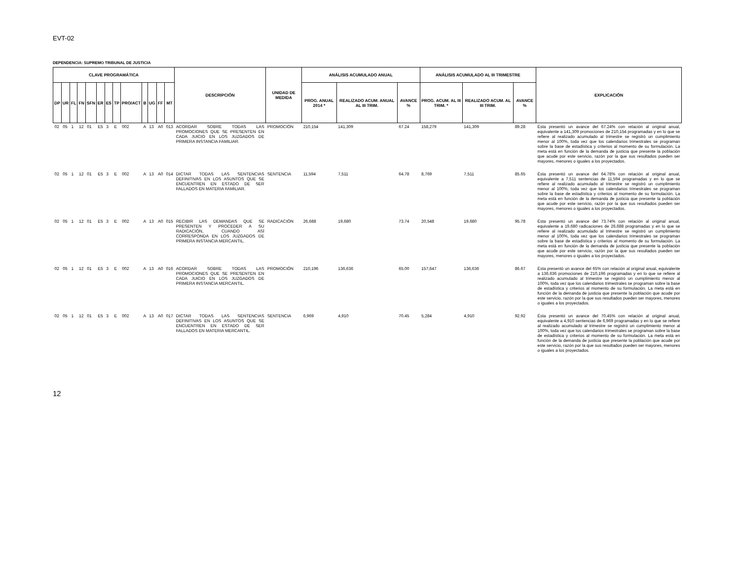EVT-02
DEPENDENCIA: SUPREMO TRIBUNAL DE JUSTICIA
| CLAVE PROGRAMÁTICA | | | | | | | | | | | | | DESCRIPCIÓN | UNIDAD DE MEDIDA | ANÁLISIS ACUMULADO ANUAL | | | ANÁLISIS ACUMULADO AL III TRIMESTRE | | | EXPLICACIÓN |
| --- | --- | --- | --- | --- | --- | --- | --- | --- | --- | --- | --- | --- | --- | --- | --- | --- | --- | --- | --- | --- | --- |
| DP | UR | FL | FN | SFN | ER | ES | TP | PRO/ACT | B | UG | FF | MT | | | PROG. ANUAL 2014 * | REALIZADO ACUM. ANUAL AL III TRIM. | AVANCE % | PROG. ACUM. AL III TRIM. * | REALIZADO ACUM. AL III TRIM. | AVANCE % | |
| 02 | 05 | 1 | 12 | 01 | E5 | 3 | E | 002 | A | 13 | A0 | 013 | ACORDAR SOBRE TODAS LAS PROMOCIONES QUE SE PRESENTEN EN CADA JUICIO EN LOS JUZGADOS DE PRIMERA INSTANCIA FAMILIAR. | PROMOCIÓN | 210,154 | 141,309 | 67.24 | 158,279 | 141,309 | 89.28 | Ésta presentó un avance del 67.24% con relación al original anual, equivalente a 141,309 promociones de 210,154 programadas y en lo que se refiere al realizado acumulado al trimestre se registró un cumplimiento menor al 100%, toda vez que los calendarios trimestrales se programan sobre la base de estadística y criterios al momento de su formulación. La meta está en función de la demanda de justicia que presente la población que acude por este servicio, razón por la que sus resultados pueden ser mayores, menores o iguales a los proyectados. |
| 02 | 05 | 1 | 12 | 01 | E5 | 3 | E | 002 | A | 13 | A0 | 014 | DICTAR TODAS LAS SENTENCIAS DEFINITIVAS EN LOS ASUNTOS QUE SE ENCUENTREN EN ESTADO DE SER FALLADOS EN MATERIA FAMILIAR. | SENTENCIA | 11,594 | 7,511 | 64.78 | 8,769 | 7,511 | 85.65 | Ésta presentó un avance del 64.78% con relación al original anual, equivalente a 7,511 sentencias de 11,594 programadas y en lo que se refiere al realizado acumulado al trimestre se registró un cumplimiento menor al 100%, toda vez que los calendarios trimestrales se programan sobre la base de estadística y criterios al momento de su formulación. La meta está en función de la demanda de justicia que presente la población que acude por este servicio, razón por la que sus resultados pueden ser mayores, menores o iguales a los proyectados. |
| 02 | 05 | 1 | 12 | 01 | E5 | 3 | E | 002 | A | 13 | A0 | 015 | RECIBIR LAS DEMANDAS QUE SE PRESENTEN Y PROCEDER A SU RADICACIÓN, CUANDO ASÍ CORRESPONDA EN LOS JUZGADOS DE PRIMERA INSTANCIA MERCANTIL. | RADICACIÓN | 26,688 | 19,680 | 73.74 | 20,548 | 19,680 | 95.78 | Ésta presentó un avance del 73.74% con relación al original anual, equivalente a 19,680 radicaciones de 26,688 programadas y en lo que se refiere al realizado acumulado al trimestre se registró un cumplimiento menor al 100%, toda vez que los calendarios trimestrales se programan sobre la base de estadística y criterios al momento de su formulación. La meta está en función de la demanda de justicia que presente la población que acude por este servicio, razón por la que sus resultados pueden ser mayores, menores o iguales a los proyectados. |
| 02 | 05 | 1 | 12 | 01 | E5 | 3 | E | 002 | A | 13 | A0 | 016 | ACORDAR SOBRE TODAS LAS PROMOCIONES QUE SE PRESENTEN EN CADA JUICIO EN LOS JUZGADOS DE PRIMERA INSTANCIA MERCANTIL. | PROMOCIÓN | 210,196 | 136,636 | 65.00 | 157,647 | 136,636 | 86.67 | Ésta presentó un avance del 65% con relación al original anual, equivalente a 136,636 promociones de 210,196 programadas y en lo que se refiere al realizado acumulado al trimestre se registró un cumplimiento menor al 100%, toda vez que los calendarios trimestrales se programan sobre la base de estadística y criterios al momento de su formulación. La meta está en función de la demanda de justicia que presente la población que acude por este servicio, razón por la que sus resultados pueden ser mayores, menores o iguales a los proyectados. |
| 02 | 05 | 1 | 12 | 01 | E5 | 3 | E | 002 | A | 13 | A0 | 017 | DICTAR TODAS LAS SENTENCIAS DEFINITIVAS EN LOS ASUNTOS QUE SE ENCUENTREN EN ESTADO DE SER FALLADOS EN MATERIA MERCANTIL. | SENTENCIA | 6,969 | 4,910 | 70.45 | 5,284 | 4,910 | 92.92 | Ésta presentó un avance del 70.45% con relación al original anual, equivalente a 4,910 sentencias de 6,969 programadas y en lo que se refiere al realizado acumulado al trimestre se registró un cumplimiento menor al 100%, toda vez que los calendarios trimestrales se programan sobre la base de estadística y criterios al momento de su formulación. La meta está en función de la demanda de justicia que presente la población que acude por este servicio, razón por la que sus resultados pueden ser mayores, menores o iguales a los proyectados. |
12